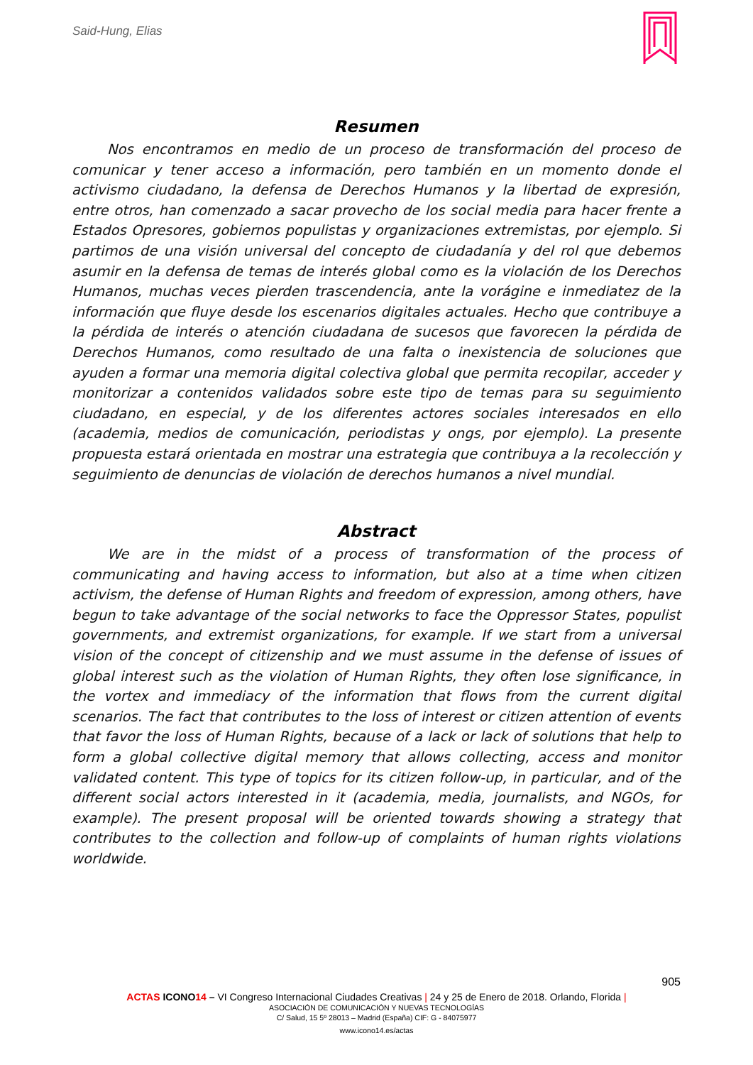Said-Hung, Elias
Resumen
Nos encontramos en medio de un proceso de transformación del proceso de comunicar y tener acceso a información, pero también en un momento donde el activismo ciudadano, la defensa de Derechos Humanos y la libertad de expresión, entre otros, han comenzado a sacar provecho de los social media para hacer frente a Estados Opresores, gobiernos populistas y organizaciones extremistas, por ejemplo. Si partimos de una visión universal del concepto de ciudadanía y del rol que debemos asumir en la defensa de temas de interés global como es la violación de los Derechos Humanos, muchas veces pierden trascendencia, ante la vorágine e inmediatez de la información que fluye desde los escenarios digitales actuales. Hecho que contribuye a la pérdida de interés o atención ciudadana de sucesos que favorecen la pérdida de Derechos Humanos, como resultado de una falta o inexistencia de soluciones que ayuden a formar una memoria digital colectiva global que permita recopilar, acceder y monitorizar a contenidos validados sobre este tipo de temas para su seguimiento ciudadano, en especial, y de los diferentes actores sociales interesados en ello (academia, medios de comunicación, periodistas y ongs, por ejemplo). La presente propuesta estará orientada en mostrar una estrategia que contribuya a la recolección y seguimiento de denuncias de violación de derechos humanos a nivel mundial.
Abstract
We are in the midst of a process of transformation of the process of communicating and having access to information, but also at a time when citizen activism, the defense of Human Rights and freedom of expression, among others, have begun to take advantage of the social networks to face the Oppressor States, populist governments, and extremist organizations, for example. If we start from a universal vision of the concept of citizenship and we must assume in the defense of issues of global interest such as the violation of Human Rights, they often lose significance, in the vortex and immediacy of the information that flows from the current digital scenarios. The fact that contributes to the loss of interest or citizen attention of events that favor the loss of Human Rights, because of a lack or lack of solutions that help to form a global collective digital memory that allows collecting, access and monitor validated content. This type of topics for its citizen follow-up, in particular, and of the different social actors interested in it (academia, media, journalists, and NGOs, for example). The present proposal will be oriented towards showing a strategy that contributes to the collection and follow-up of complaints of human rights violations worldwide.
905
ACTAS ICONO 14 – VI Congreso Internacional Ciudades Creativas | 24 y 25 de Enero de 2018. Orlando, Florida |
ASOCIACIÓN DE COMUNICACIÓN Y NUEVAS TECNOLOGÍAS
C/ Salud, 15 5º 28013 – Madrid (España) CIF: G - 84075977
www.icono14.es/actas